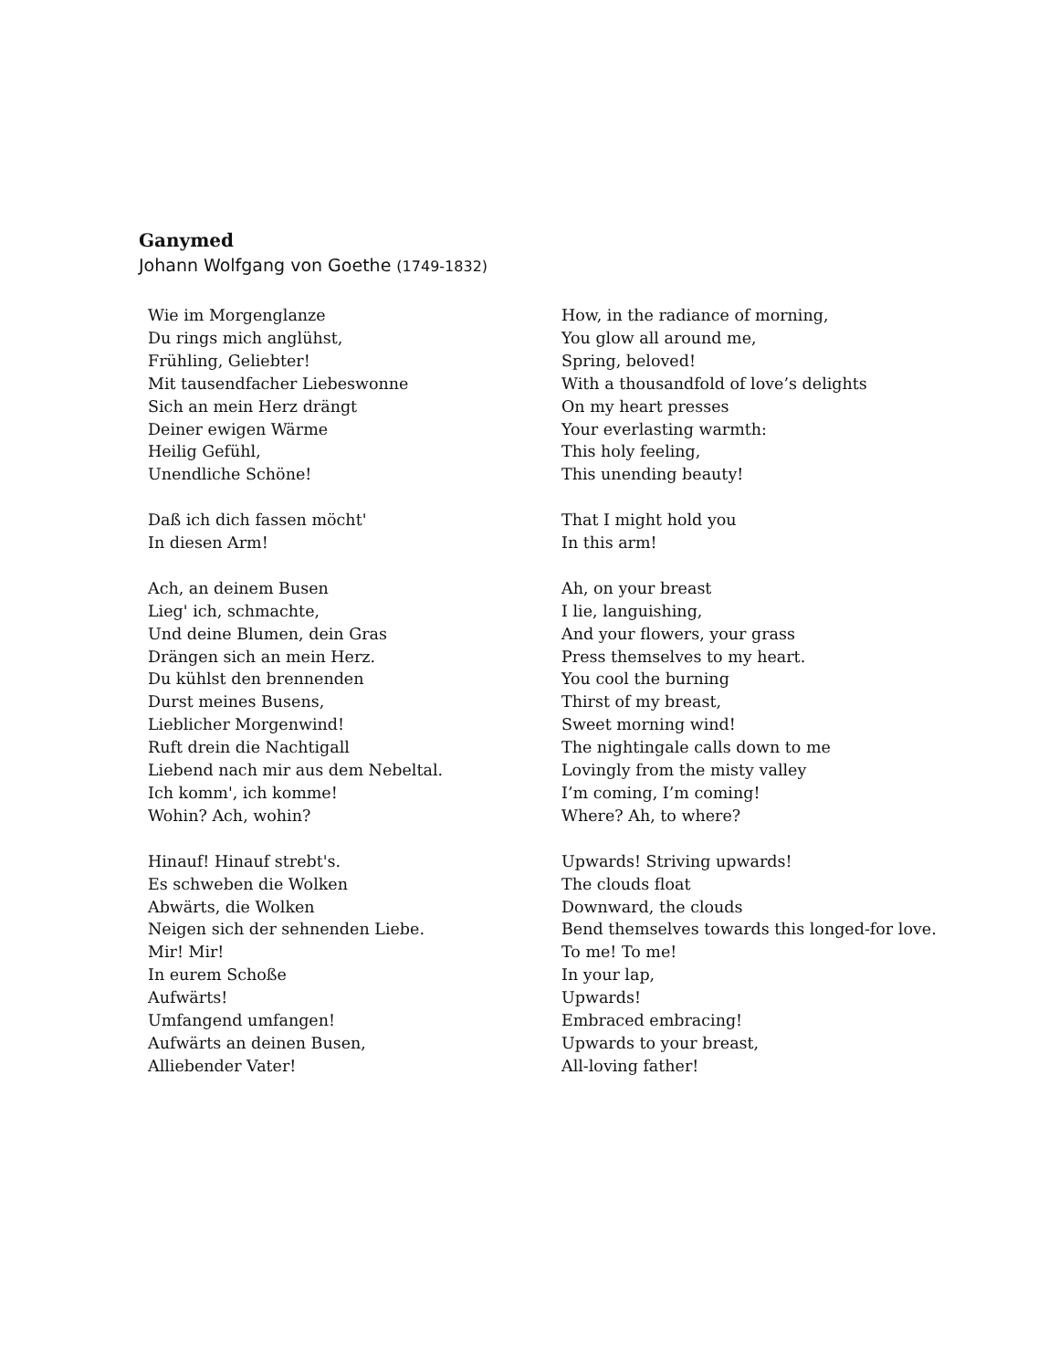Ganymed
Johann Wolfgang von Goethe (1749-1832)
Wie im Morgenglanze
Du rings mich anglühst,
Frühling, Geliebter!
Mit tausendfacher Liebeswonne
Sich an mein Herz drängt
Deiner ewigen Wärme
Heilig Gefühl,
Unendliche Schöne!
Daß ich dich fassen möcht'
In diesen Arm!
Ach, an deinem Busen
Lieg' ich, schmachte,
Und deine Blumen, dein Gras
Drängen sich an mein Herz.
Du kühlst den brennenden
Durst meines Busens,
Lieblicher Morgenwind!
Ruft drein die Nachtigall
Liebend nach mir aus dem Nebeltal.
Ich komm', ich komme!
Wohin? Ach, wohin?
Hinauf! Hinauf strebt's.
Es schweben die Wolken
Abwärts, die Wolken
Neigen sich der sehnenden Liebe.
Mir! Mir!
In eurem Schoße
Aufwärts!
Umfangend umfangen!
Aufwärts an deinen Busen,
Alliebender Vater!
How, in the radiance of morning,
You glow all around me,
Spring, beloved!
With a thousandfold of love’s delights
On my heart presses
Your everlasting warmth:
This holy feeling,
This unending beauty!
That I might hold you
In this arm!
Ah, on your breast
I lie, languishing,
And your flowers, your grass
Press themselves to my heart.
You cool the burning
Thirst of my breast,
Sweet morning wind!
The nightingale calls down to me
Lovingly from the misty valley
I’m coming, I’m coming!
Where? Ah, to where?
Upwards! Striving upwards!
The clouds float
Downward, the clouds
Bend themselves towards this longed-for love.
To me! To me!
In your lap,
Upwards!
Embraced embracing!
Upwards to your breast,
All-loving father!